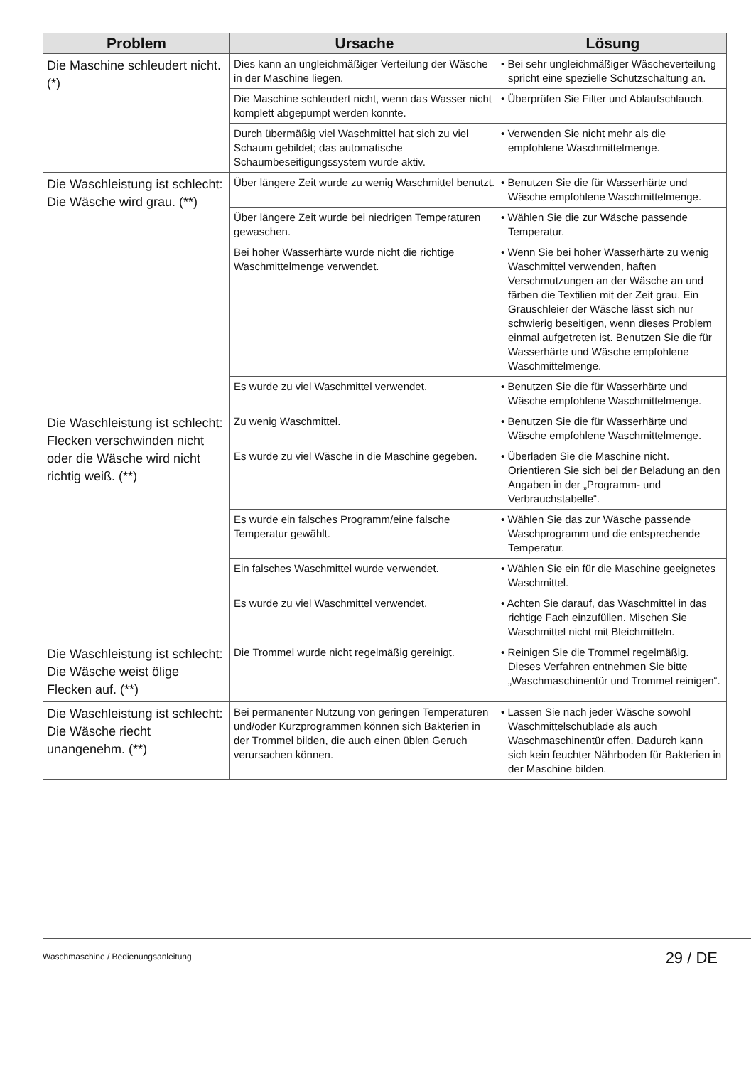| Problem | Ursache | Lösung |
| --- | --- | --- |
| Die Maschine schleudert nicht. (*) | Dies kann an ungleichmäßiger Verteilung der Wäsche in der Maschine liegen. | • Bei sehr ungleichmäßiger Wäscheverteilung spricht eine spezielle Schutzschaltung an. |
| | Die Maschine schleudert nicht, wenn das Wasser nicht komplett abgepumpt werden konnte. | • Überprüfen Sie Filter und Ablaufschlauch. |
| | Durch übermäßig viel Waschmittel hat sich zu viel Schaum gebildet; das automatische Schaumbeseitigungssystem wurde aktiv. | • Verwenden Sie nicht mehr als die empfohlene Waschmittelmenge. |
| Die Waschleistung ist schlecht: Die Wäsche wird grau. (**) | Über längere Zeit wurde zu wenig Waschmittel benutzt. | • Benutzen Sie die für Wasserhärte und Wäsche empfohlene Waschmittelmenge. |
| | Über längere Zeit wurde bei niedrigen Temperaturen gewaschen. | • Wählen Sie die zur Wäsche passende Temperatur. |
| | Bei hoher Wasserhärte wurde nicht die richtige Waschmittelmenge verwendet. | • Wenn Sie bei hoher Wasserhärte zu wenig Waschmittel verwenden, haften Verschmutzungen an der Wäsche an und färben die Textilien mit der Zeit grau. Ein Grauschleier der Wäsche lässt sich nur schwierig beseitigen, wenn dieses Problem einmal aufgetreten ist. Benutzen Sie die für Wasserhärte und Wäsche empfohlene Waschmittelmenge. |
| | Es wurde zu viel Waschmittel verwendet. | • Benutzen Sie die für Wasserhärte und Wäsche empfohlene Waschmittelmenge. |
| Die Waschleistung ist schlecht: Flecken verschwinden nicht oder die Wäsche wird nicht richtig weiß. (**) | Zu wenig Waschmittel. | • Benutzen Sie die für Wasserhärte und Wäsche empfohlene Waschmittelmenge. |
| | Es wurde zu viel Wäsche in die Maschine gegeben. | • Überladen Sie die Maschine nicht. Orientieren Sie sich bei der Beladung an den Angaben in der „Programm- und Verbrauchstabelle“. |
| | Es wurde ein falsches Programm/eine falsche Temperatur gewählt. | • Wählen Sie das zur Wäsche passende Waschprogramm und die entsprechende Temperatur. |
| | Ein falsches Waschmittel wurde verwendet. | • Wählen Sie ein für die Maschine geeignetes Waschmittel. |
| | Es wurde zu viel Waschmittel verwendet. | • Achten Sie darauf, das Waschmittel in das richtige Fach einzufüllen. Mischen Sie Waschmittel nicht mit Bleichmitteln. |
| Die Waschleistung ist schlecht: Die Wäsche weist ölige Flecken auf. (**) | Die Trommel wurde nicht regelmäßig gereinigt. | • Reinigen Sie die Trommel regelmäßig. Dieses Verfahren entnehmen Sie bitte „Waschmaschinentür und Trommel reinigen“. |
| Die Waschleistung ist schlecht: Die Wäsche riecht unangenehm. (**) | Bei permanenter Nutzung von geringen Temperaturen und/oder Kurzprogrammen können sich Bakterien in der Trommel bilden, die auch einen üblen Geruch verursachen können. | • Lassen Sie nach jeder Wäsche sowohl Waschmittelschublade als auch Waschmaschinentür offen. Dadurch kann sich kein feuchter Nährboden für Bakterien in der Maschine bilden. |
Waschmaschine / Bedienungsanleitung 29 / DE